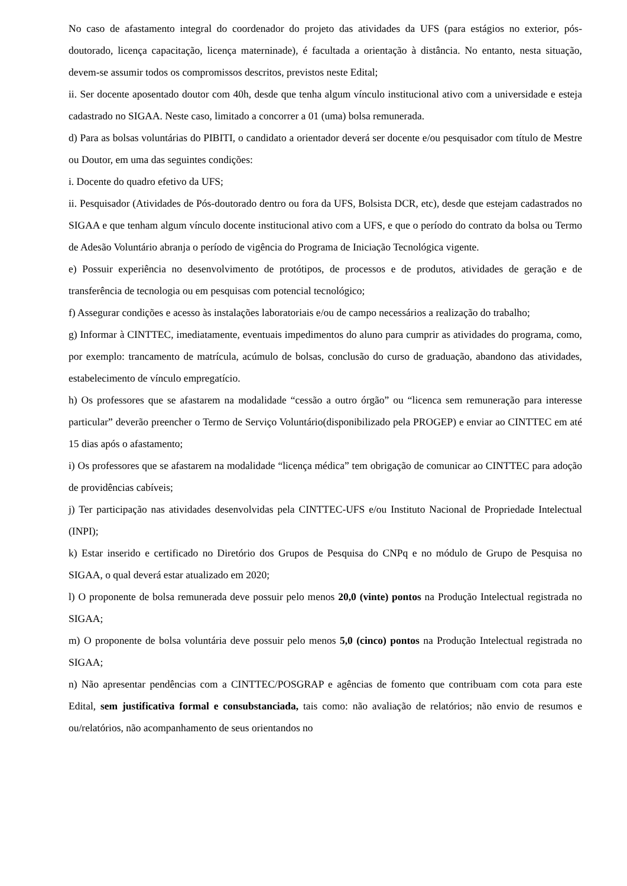No caso de afastamento integral do coordenador do projeto das atividades da UFS (para estágios no exterior, pós-doutorado, licença capacitação, licença materninade), é facultada a orientação à distância. No entanto, nesta situação, devem-se assumir todos os compromissos descritos, previstos neste Edital;
ii. Ser docente aposentado doutor com 40h, desde que tenha algum vínculo institucional ativo com a universidade e esteja cadastrado no SIGAA. Neste caso, limitado a concorrer a 01 (uma) bolsa remunerada.
d) Para as bolsas voluntárias do PIBITI, o candidato a orientador deverá ser docente e/ou pesquisador com título de Mestre ou Doutor, em uma das seguintes condições:
i. Docente do quadro efetivo da UFS;
ii. Pesquisador (Atividades de Pós-doutorado dentro ou fora da UFS, Bolsista DCR, etc), desde que estejam cadastrados no SIGAA e que tenham algum vínculo docente institucional ativo com a UFS, e que o período do contrato da bolsa ou Termo de Adesão Voluntário abranja o período de vigência do Programa de Iniciação Tecnológica vigente.
e) Possuir experiência no desenvolvimento de protótipos, de processos e de produtos, atividades de geração e de transferência de tecnologia ou em pesquisas com potencial tecnológico;
f) Assegurar condições e acesso às instalações laboratoriais e/ou de campo necessários a realização do trabalho;
g) Informar à CINTTEC, imediatamente, eventuais impedimentos do aluno para cumprir as atividades do programa, como, por exemplo: trancamento de matrícula, acúmulo de bolsas, conclusão do curso de graduação, abandono das atividades, estabelecimento de vínculo empregatício.
h) Os professores que se afastarem na modalidade “cessão a outro órgão” ou “licenca sem remuneração para interesse particular” deverão preencher o Termo de Serviço Voluntário(disponibilizado pela PROGEP) e enviar ao CINTTEC em até 15 dias após o afastamento;
i) Os professores que se afastarem na modalidade “licença médica” tem obrigação de comunicar ao CINTTEC para adoção de providências cabíveis;
j) Ter participação nas atividades desenvolvidas pela CINTTEC-UFS e/ou Instituto Nacional de Propriedade Intelectual (INPI);
k) Estar inserido e certificado no Diretório dos Grupos de Pesquisa do CNPq e no módulo de Grupo de Pesquisa no SIGAA, o qual deverá estar atualizado em 2020;
l) O proponente de bolsa remunerada deve possuir pelo menos 20,0 (vinte) pontos na Produção Intelectual registrada no SIGAA;
m) O proponente de bolsa voluntária deve possuir pelo menos 5,0 (cinco) pontos na Produção Intelectual registrada no SIGAA;
n) Não apresentar pendências com a CINTTEC/POSGRAP e agências de fomento que contribuam com cota para este Edital, sem justificativa formal e consubstanciada, tais como: não avaliação de relatórios; não envio de resumos e ou/relatórios, não acompanhamento de seus orientandos no